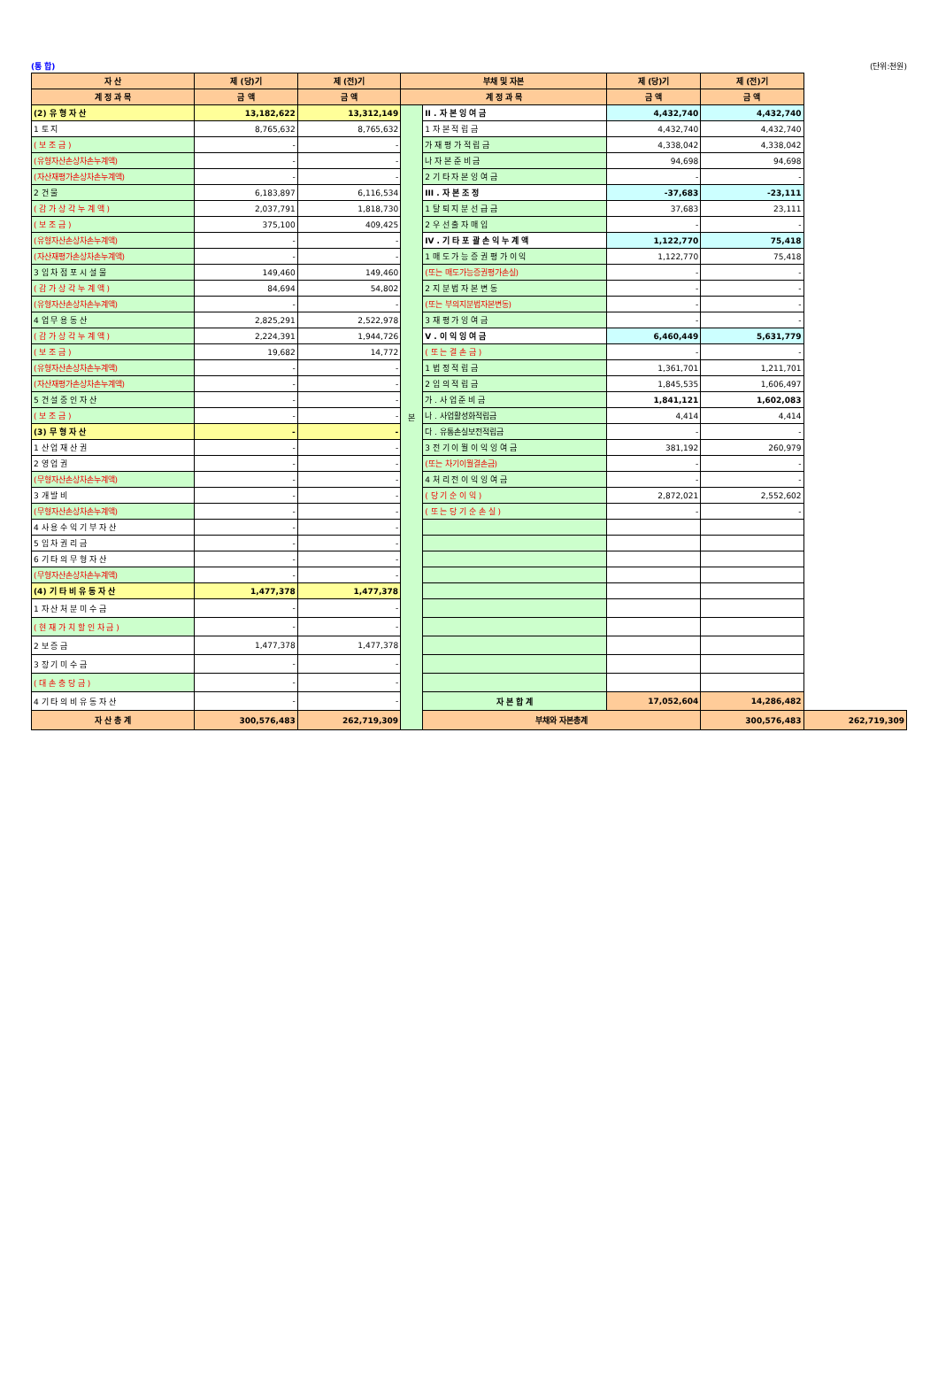(통 합) (단위:천원)
| 자 산 | 제 (당)기 | 제 (전)기 | 부채 및 자본 | | 제 (당)기 | 제 (전)기 | |
| --- | --- | --- | --- | --- | --- | --- | --- |
| 계 정 과 목 | 금 액 | 금 액 | 계 정 과 목 | | 금 액 | 금 액 | |
| (2) 유 형 자 산 | 13,182,622 | 13,312,149 | 본 | II . 자 본 잉 여 금 | 4,432,740 | 4,432,740 | |
| 1 토 지 | 8,765,632 | 8,765,632 | | 1 자 본 적 립 금 | 4,432,740 | 4,432,740 | |
| ( 보 조 금 ) | - | - | | 가 재 평 가 적 립 금 | 4,338,042 | 4,338,042 | |
| (유형자산손상차손누계액) | - | - | | 나 자 본 준 비 금 | 94,698 | 94,698 | |
| (자산재평가손상차손누계액) | - | - | | 2 기 타 자 본 잉 여 금 | - | - | |
| 2 건 물 | 6,183,897 | 6,116,534 | | III . 자 본 조 정 | -37,683 | -23,111 | |
| ( 감 가 상 각 누 계 액 ) | 2,037,791 | 1,818,730 | | 1 탈 퇴 지 분 선 급 금 | 37,683 | 23,111 | |
| ( 보 조 금 ) | 375,100 | 409,425 | | 2 우 선 출 자 매 입 | - | - | |
| (유형자산손상차손누계액) | - | - | | IV . 기 타 포 괄 손 익 누 계 액 | 1,122,770 | 75,418 | |
| (자산재평가손상차손누계액) | - | - | | 1 매 도 가 능 증 권 평 가 이 익 | 1,122,770 | 75,418 | |
| 3 임 차 점 포 시 설 물 | 149,460 | 149,460 | | (또는 매도가능증권평가손실) | - | - | |
| ( 감 가 상 각 누 계 액 ) | 84,694 | 54,802 | | 2 지 분 법 자 본 변 동 | - | - | |
| (유형자산손상차손누계액) | - | - | | (또는 부의지분법자본변동) | - | - | |
| 4 업 무 용 동 산 | 2,825,291 | 2,522,978 | | 3 재 평 가 잉 여 금 | - | - | |
| ( 감 가 상 각 누 계 액 ) | 2,224,391 | 1,944,726 | | V . 이 익 잉 여 금 | 6,460,449 | 5,631,779 | |
| ( 보 조 금 ) | 19,682 | 14,772 | | ( 또 는 결 손 금 ) | - | - | |
| (유형자산손상차손누계액) | - | - | | 1 법 정 적 립 금 | 1,361,701 | 1,211,701 | |
| (자산재평가손상차손누계액) | - | - | | 2 임 의 적 립 금 | 1,845,535 | 1,606,497 | |
| 5 건 설 중 인 자 산 | - | - | | 가 . 사 업 준 비 금 | 1,841,121 | 1,602,083 | |
| ( 보 조 금 ) | - | - | | 나 . 사업활성화적립금 | 4,414 | 4,414 | |
| (3) 무 형 자 산 | - | - | | 다 . 유통손실보전적립금 | - | - | |
| 1 산 업 재 산 권 | - | - | | 3 전 기 이 월 이 익 잉 여 금 | 381,192 | 260,979 | |
| 2 영 업 권 | - | - | | (또는 차기이월결손금) | - | - | |
| (무형자산손상차손누계액) | - | - | | 4 처 리 전 이 익 잉 여 금 | - | - | |
| 3 개 발 비 | - | - | | ( 당 기 순 이 익 ) | 2,872,021 | 2,552,602 | |
| (무형자산손상차손누계액) | - | - | | ( 또 는 당 기 순 손 실 ) | - | - | |
| 4 사 용 수 익 기 부 자 산 | - | - | | | | | |
| 5 임 차 권 리 금 | - | - | | | | | |
| 6 기 타 의 무 형 자 산 | - | - | | | | | |
| (무형자산손상차손누계액) | - | - | | | | | |
| (4) 기 타 비 유 동 자 산 | 1,477,378 | 1,477,378 | | | | | |
| 1 자 산 처 분 미 수 금 | - | - | | | | | |
| ( 현 재 가 치 할 인 차 금 ) | - | - | | | | | |
| 2 보 증 금 | 1,477,378 | 1,477,378 | | | | | |
| 3 장 기 미 수 금 | - | - | | | | | |
| ( 대 손 충 당 금 ) | - | - | | | | | |
| 4 기 타 의 비 유 동 자 산 | - | - | | 자 본 합 계 | 17,052,604 | 14,286,482 | |
| 자 산 총 계 | 300,576,483 | 262,719,309 | | 부채와 자본총계 | | 300,576,483 | 262,719,309 |